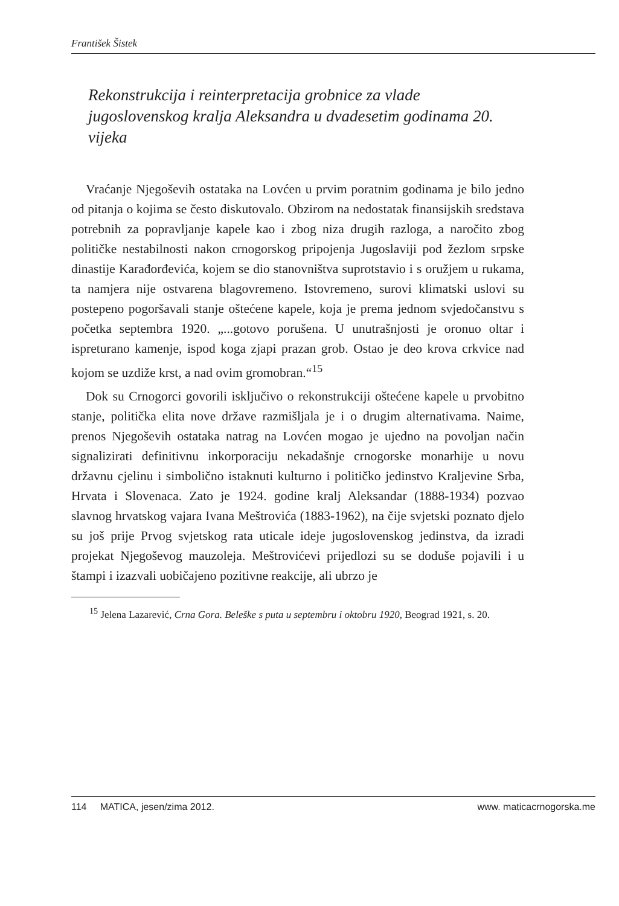František Šistek
Rekonstrukcija i reinterpretacija grobnice za vlade jugoslovenskog kralja Aleksandra u dvadesetim godinama 20. vijeka
Vraćanje Njegoševih ostataka na Lovćen u prvim poratnim godinama je bilo jedno od pitanja o kojima se često diskutovalo. Obzirom na nedostatak finansijskih sredstava potrebnih za popravljanje kapele kao i zbog niza drugih razloga, a naročito zbog političke nestabilnosti nakon crnogorskog pripojenja Jugoslaviji pod žezlom srpske dinastije Karađorđevića, kojem se dio stanovništva suprotstavio i s oružjem u rukama, ta namjera nije ostvarena blagovremeno. Istovremeno, surovi klimatski uslovi su postepeno pogoršavali stanje oštećene kapele, koja je prema jednom svjedočanstvu s početka septembra 1920. „...gotovo porušena. U unutrašnjosti je oronuo oltar i ispreturano kamenje, ispod koga zjapi prazan grob. Ostao je deo krova crkvice nad kojom se uzdiže krst, a nad ovim gromobran.“<sup>15</sup>
Dok su Crnogorci govorili isključivo o rekonstrukciji oštećene kapele u prvobitno stanje, politička elita nove države razmišljala je i o drugim alternativama. Naime, prenos Njegoševih ostataka natrag na Lovćen mogao je ujedno na povoljan način signalizirati definitivnu inkorporaciju nekadašnje crnogorske monarhije u novu državnu cjelinu i simbolično istaknuti kulturno i političko jedinstvo Kraljevine Srba, Hrvata i Slovenaca. Zato je 1924. godine kralj Aleksandar (1888-1934) pozvao slavnog hrvatskog vajara Ivana Meštrovića (1883-1962), na čije svjetski poznato djelo su još prije Prvog svjetskog rata uticale ideje jugoslovenskog jedinstva, da izradi projekat Njegoševog mauzoleja. Meštrovićevi prijedlozi su se doduše pojavili i u štampi i izazvali uobičajeno pozitivne reakcije, ali ubrzo je
<sup>15</sup> Jelena Lazarević, Crna Gora. Beleške s puta u septembru i oktobru 1920, Beograd 1921, s. 20.
114 MATICA, jesen/zima 2012. www. maticacrnogorska.me